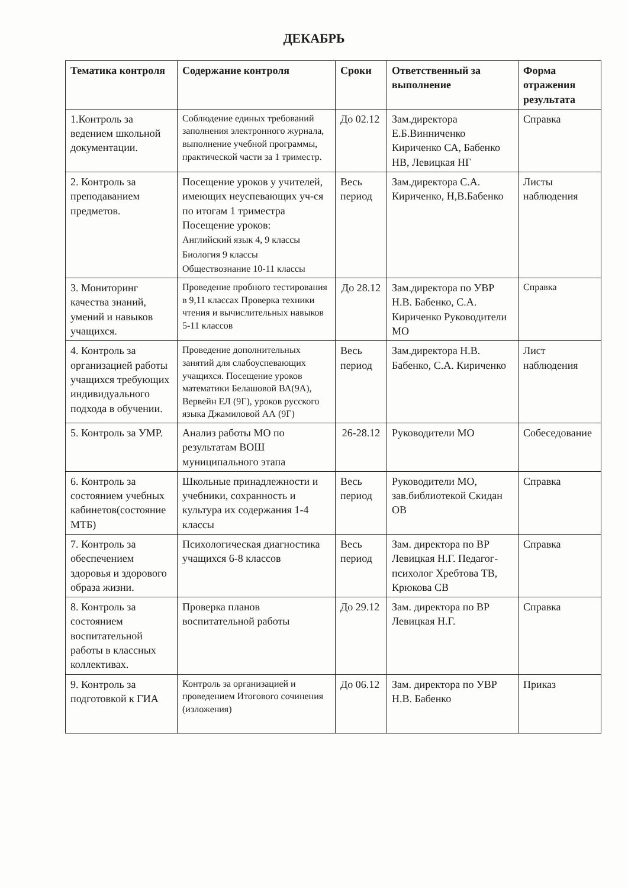ДЕКАБРЬ
| Тематика контроля | Содержание контроля | Сроки | Ответственный за выполнение | Форма отражения результата |
| --- | --- | --- | --- | --- |
| 1.Контроль за ведением школьной документации. | Соблюдение единых требований заполнения электронного журнала, выполнение учебной программы, практической части за 1 триместр. | До 02.12 | Зам.директора Е.Б.Винниченко Кириченко СА, Бабенко НВ, Левицкая НГ | Справка |
| 2. Контроль за преподаванием предметов. | Посещение уроков у учителей, имеющих неуспевающих уч-ся по итогам 1 триместра Посещение уроков: Английский язык 4, 9 классы Биология 9 классы Обществознание 10-11 классы | Весь период | Зам.директора С.А. Кириченко, Н,В.Бабенко | Листы наблюдения |
| 3. Мониторинг качества знаний, умений и навыков учащихся. | Проведение пробного тестирования в 9,11 классах Проверка техники чтения и вычислительных навыков 5-11 классов | До 28.12 | Зам.директора по УВР Н.В. Бабенко, С.А. Кириченко Руководители МО | Справка |
| 4. Контроль за организацией работы учащихся требующих индивидуального подхода в обучении. | Проведение дополнительных занятий для слабоуспевающих учащихся. Посещение уроков математики Белашовой ВА(9А), Вервейн ЕЛ (9Г), уроков русского языка Джамиловой АА (9Г) | Весь период | Зам.директора Н.В. Бабенко, С.А. Кириченко | Лист наблюдения |
| 5. Контроль за УМР. | Анализ работы МО по результатам ВОШ муниципального этапа | 26-28.12 | Руководители МО | Собеседование |
| 6. Контроль за состоянием учебных кабинетов(состояние МТБ) | Школьные принадлежности и учебники, сохранность и культура их содержания 1-4 классы | Весь период | Руководители МО, зав.библиотекой Скидан ОВ | Справка |
| 7. Контроль за обеспечением здоровья и здорового образа жизни. | Психологическая диагностика учащихся 6-8 классов | Весь период | Зам. директора по ВР Левицкая Н.Г. Педагог-психолог Хребтова ТВ, Крюкова СВ | Справка |
| 8. Контроль за состоянием воспитательной работы в классных коллективах. | Проверка планов воспитательной работы | До 29.12 | Зам. директора по ВР Левицкая Н.Г. | Справка |
| 9. Контроль за подготовкой к ГИА | Контроль за организацией и проведением Итогового сочинения (изложения) | До 06.12 | Зам. директора по УВР Н.В. Бабенко | Приказ |